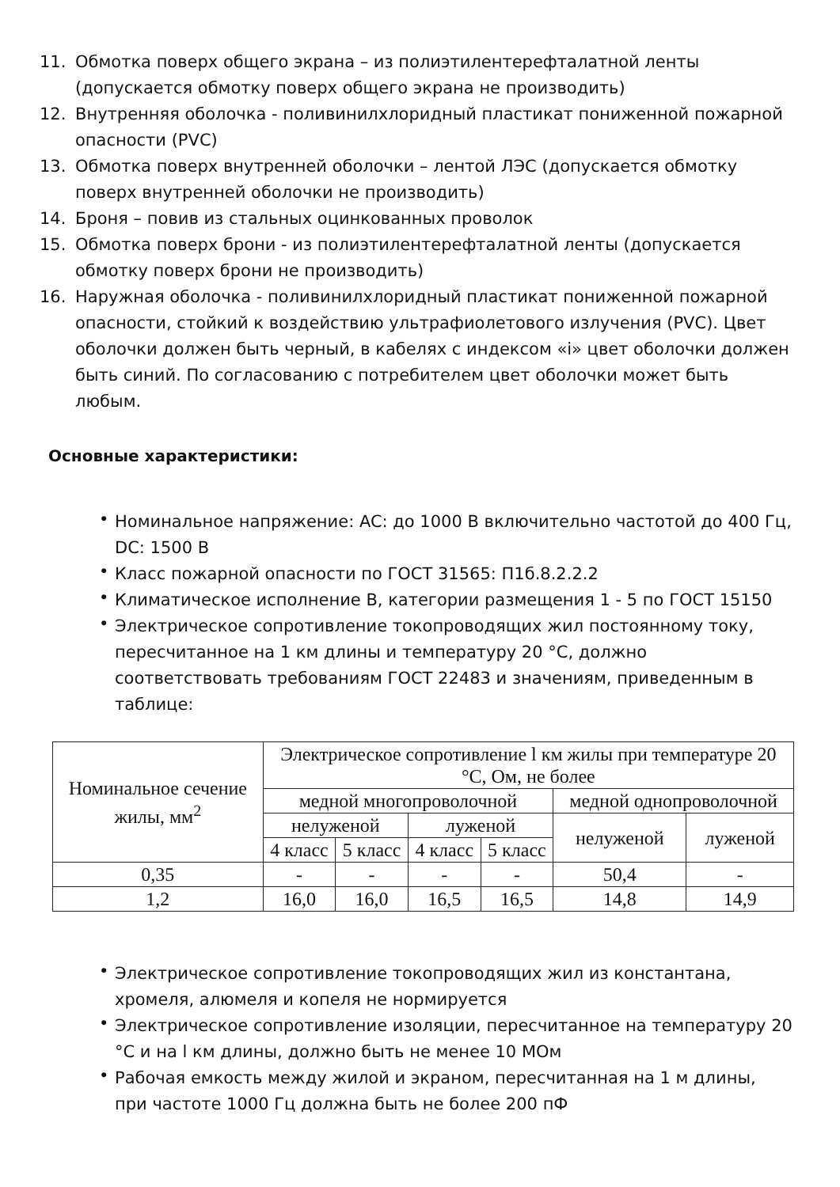11. Обмотка поверх общего экрана – из полиэтилентерефталатной ленты (допускается обмотку поверх общего экрана не производить)
12. Внутренняя оболочка - поливинилхлоридный пластикат пониженной пожарной опасности (PVC)
13. Обмотка поверх внутренней оболочки – лентой ЛЭС (допускается обмотку поверх внутренней оболочки не производить)
14. Броня – повив из стальных оцинкованных проволок
15. Обмотка поверх брони - из полиэтилентерефталатной ленты (допускается обмотку поверх брони не производить)
16. Наружная оболочка - поливинилхлоридный пластикат пониженной пожарной опасности, стойкий к воздействию ультрафиолетового излучения (PVC). Цвет оболочки должен быть черный, в кабелях с индексом «i» цвет оболочки должен быть синий. По согласованию с потребителем цвет оболочки может быть любым.
Основные характеристики:
• Номинальное напряжение: AC: до 1000 В включительно частотой до 400 Гц, DC: 1500 В
• Класс пожарной опасности по ГОСТ 31565: П1б.8.2.2.2
• Климатическое исполнение В, категории размещения 1 - 5 по ГОСТ 15150
• Электрическое сопротивление токопроводящих жил постоянному току, пересчитанное на 1 км длины и температуру 20 °С, должно соответствовать требованиям ГОСТ 22483 и значениям, приведенным в таблице:
| Номинальное сечение жилы, мм<sup>2</sup> | Электрическое сопротивление l км жилы при температуре 20 °С, Ом, не более | | | | | |
| --- | --- | --- | --- | --- | --- | --- |
| | медной многопроволочной | | | | медной однопроволочной | |
| | нелуженой | | луженой | | нелуженой | луженой |
| | 4 класс | 5 класс | 4 класс | 5 класс | | |
| 0,35 | - | - | - | - | 50,4 | - |
| 1,2 | 16,0 | 16,0 | 16,5 | 16,5 | 14,8 | 14,9 |
• Электрическое сопротивление токопроводящих жил из константана, хромеля, алюмеля и копеля не нормируется
• Электрическое сопротивление изоляции, пересчитанное на температуру 20 °С и на l км длины, должно быть не менее 10 МОм
• Рабочая емкость между жилой и экраном, пересчитанная на 1 м длины, при частоте 1000 Гц должна быть не более 200 пФ